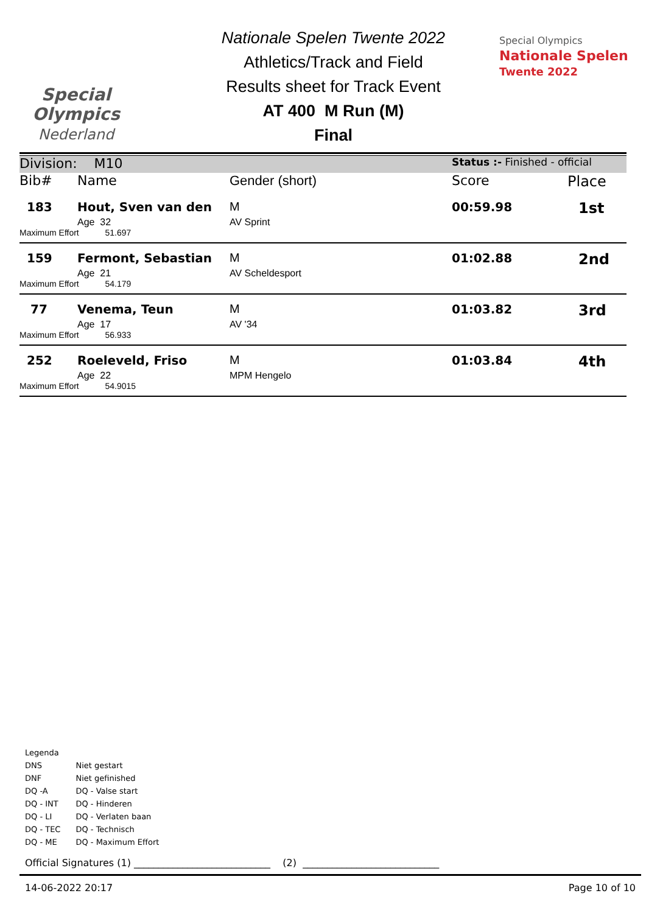Special
Olympics
Nederland
Nationale Spelen Twente 2022
Athletics/Track and Field
Results sheet for Track Event
AT 400 M Run (M)
Final
Special Olympics
Nationale Spelen
Twente 2022
| Division: M10 | | | Status :- Finished - official | |
| Bib# | Name | Gender (short) | Score | Place |
| 183 | Hout, Sven van den | M | 00:59.98 | 1st |
| | Age 32 | AV Sprint | | |
| Maximum Effort 51.697 | | | | |
| 159 | Fermont, Sebastian | M | 01:02.88 | 2nd |
| | Age 21 | AV Scheldesport | | |
| Maximum Effort 54.179 | | | | |
| 77 | Venema, Teun | M | 01:03.82 | 3rd |
| | Age 17 | AV '34 | | |
| Maximum Effort 56.933 | | | | |
| 252 | Roeleveld, Friso | M | 01:03.84 | 4th |
| | Age 22 | MPM Hengelo | | |
| Maximum Effort 54.9015 | | | | |
Legenda
| DNS | Niet gestart |
| DNF | Niet gefinished |
| DQ -A | DQ - Valse start |
| DQ - INT | DQ - Hinderen |
| DQ - LI | DQ - Verlaten baan |
| DQ - TEC | DQ - Technisch |
| DQ - ME | DQ - Maximum Effort |
Official Signatures (1) ____________________________ (2) ____________________________
14-06-2022 20:17 Page 10 of 10